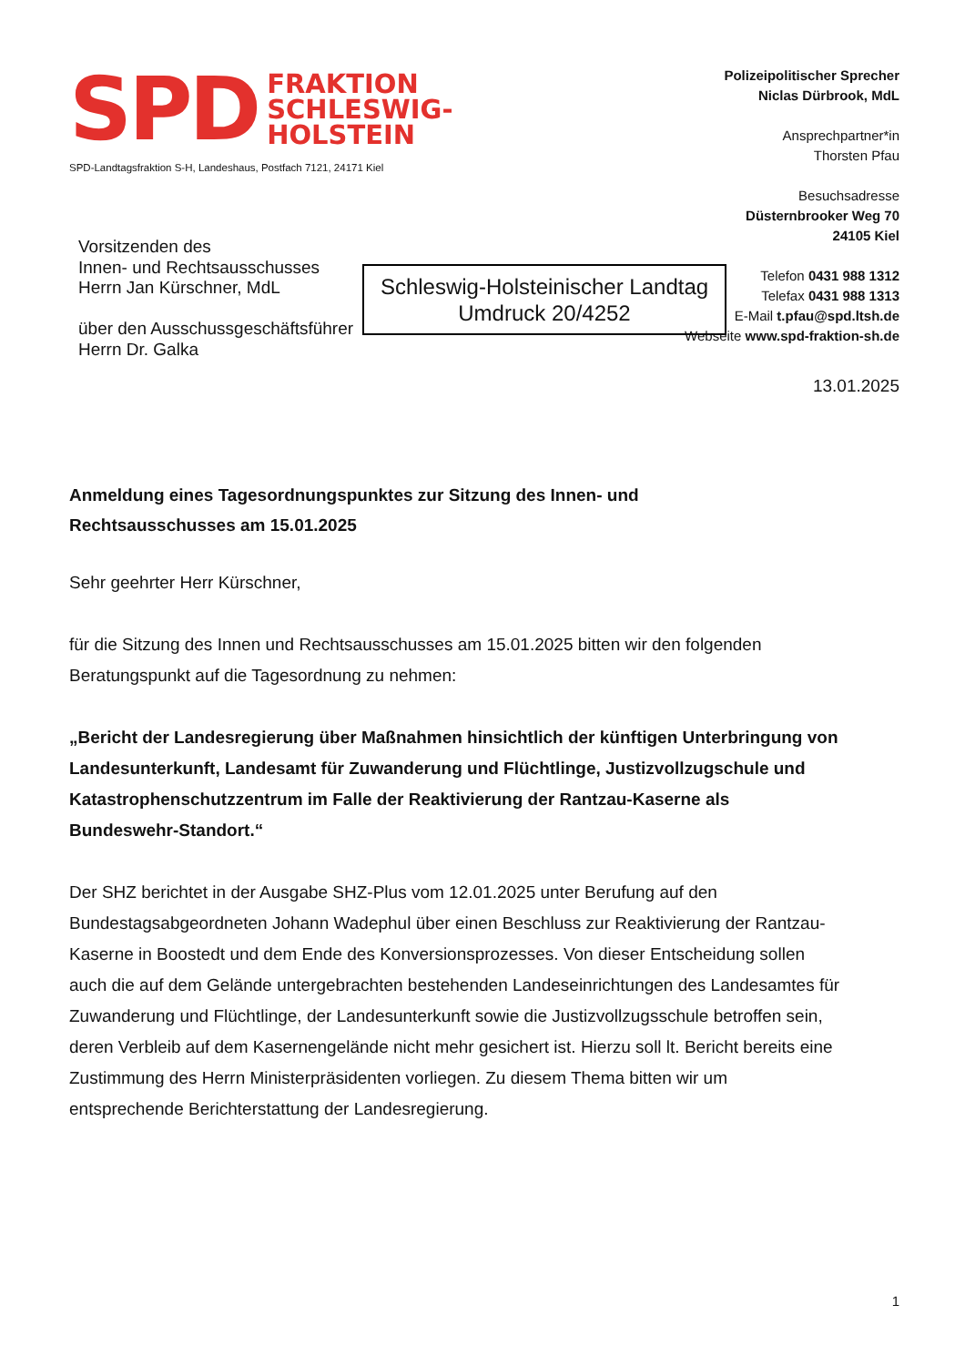SPD FRAKTION
SCHLESWIG-
HOLSTEIN
Polizeipolitischer Sprecher
Niclas Dürbrook, MdL
Ansprechpartner*in
Thorsten Pfau
Besuchsadresse
Düsternbrooker Weg 70
24105 Kiel
Telefon 0431 988 1312
Telefax 0431 988 1313
E-Mail t.pfau@spd.ltsh.de
Webseite www.spd-fraktion-sh.de
Schleswig-Holsteinischer Landtag
Umdruck 20/4252
SPD-Landtagsfraktion S-H, Landeshaus, Postfach 7121, 24171 Kiel
Vorsitzenden des
Innen- und Rechtsausschusses
Herrn Jan Kürschner, MdL
über den Ausschussgeschäftsführer
Herrn Dr. Galka
13.01.2025
Anmeldung eines Tagesordnungspunktes zur Sitzung des Innen- und
Rechtsausschusses am 15.01.2025
Sehr geehrter Herr Kürschner,
für die Sitzung des Innen und Rechtsausschusses am 15.01.2025 bitten wir den folgenden Beratungspunkt auf die Tagesordnung zu nehmen:
„Bericht der Landesregierung über Maßnahmen hinsichtlich der künftigen Unterbringung von Landesunterkunft, Landesamt für Zuwanderung und Flüchtlinge, Justizvollzugschule und Katastrophenschutzzentrum im Falle der Reaktivierung der Rantzau-Kaserne als Bundeswehr-Standort.“
Der SHZ berichtet in der Ausgabe SHZ-Plus vom 12.01.2025 unter Berufung auf den Bundestagsabgeordneten Johann Wadephul über einen Beschluss zur Reaktivierung der Rantzau-Kaserne in Boostedt und dem Ende des Konversionsprozesses. Von dieser Entscheidung sollen auch die auf dem Gelände untergebrachten bestehenden Landeseinrichtungen des Landesamtes für Zuwanderung und Flüchtlinge, der Landesunterkunft sowie die Justizvollzugsschule betroffen sein, deren Verbleib auf dem Kasernengelände nicht mehr gesichert ist. Hierzu soll lt. Bericht bereits eine Zustimmung des Herrn Ministerpräsidenten vorliegen. Zu diesem Thema bitten wir um entsprechende Berichterstattung der Landesregierung.
1